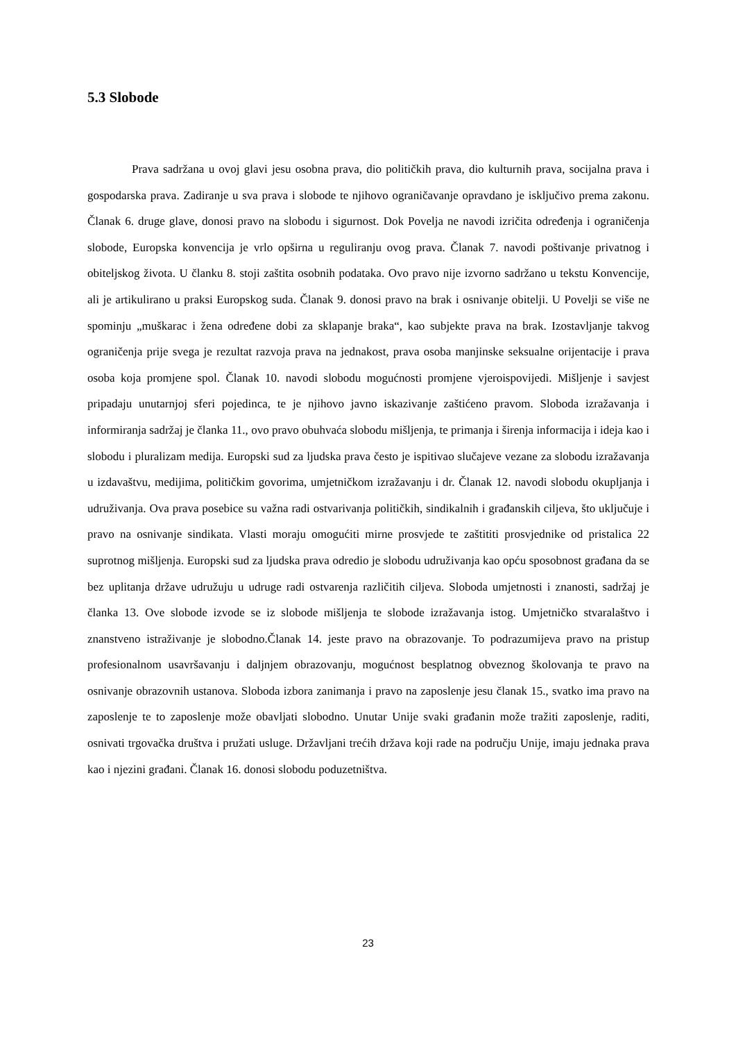5.3 Slobode
Prava sadržana u ovoj glavi jesu osobna prava, dio političkih prava, dio kulturnih prava, socijalna prava i gospodarska prava. Zadiranje u sva prava i slobode te njihovo ograničavanje opravdano je isključivo prema zakonu. Članak 6. druge glave, donosi pravo na slobodu i sigurnost. Dok Povelja ne navodi izričita određenja i ograničenja slobode, Europska konvencija je vrlo opširna u reguliranju ovog prava. Članak 7. navodi poštivanje privatnog i obiteljskog života. U članku 8. stoji zaštita osobnih podataka. Ovo pravo nije izvorno sadržano u tekstu Konvencije, ali je artikulirano u praksi Europskog suda. Članak 9. donosi pravo na brak i osnivanje obitelji. U Povelji se više ne spominju „muškarac i žena određene dobi za sklapanje braka“, kao subjekte prava na brak. Izostavljanje takvog ograničenja prije svega je rezultat razvoja prava na jednakost, prava osoba manjinske seksualne orijentacije i prava osoba koja promjene spol. Članak 10. navodi slobodu mogućnosti promjene vjeroispovijedi. Mišljenje i savjest pripadaju unutarnjoj sferi pojedinca, te je njihovo javno iskazivanje zaštićeno pravom. Sloboda izražavanja i informiranja sadržaj je članka 11., ovo pravo obuhvaća slobodu mišljenja, te primanja i širenja informacija i ideja kao i slobodu i pluralizam medija. Europski sud za ljudska prava često je ispitivao slučajeve vezane za slobodu izražavanja u izdavaštvu, medijima, političkim govorima, umjetničkom izražavanju i dr. Članak 12. navodi slobodu okupljanja i udruživanja. Ova prava posebice su važna radi ostvarivanja političkih, sindikalnih i građanskih ciljeva, što uključuje i pravo na osnivanje sindikata. Vlasti moraju omogućiti mirne prosvjede te zaštititi prosvjednike od pristalica 22 suprotnog mišljenja. Europski sud za ljudska prava odredio je slobodu udruživanja kao opću sposobnost građana da se bez uplitanja države udružuju u udruge radi ostvarenja različitih ciljeva. Sloboda umjetnosti i znanosti, sadržaj je članka 13. Ove slobode izvode se iz slobode mišljenja te slobode izražavanja istog. Umjetničko stvaralaštvo i znanstveno istraživanje je slobodno.Članak 14. jeste pravo na obrazovanje. To podrazumijeva pravo na pristup profesionalnom usavršavanju i daljnjem obrazovanju, mogućnost besplatnog obveznog školovanja te pravo na osnivanje obrazovnih ustanova. Sloboda izbora zanimanja i pravo na zaposlenje jesu članak 15., svatko ima pravo na zaposlenje te to zaposlenje može obavljati slobodno. Unutar Unije svaki građanin može tražiti zaposlenje, raditi, osnivati trgovačka društva i pružati usluge. Državljani trećih država koji rade na području Unije, imaju jednaka prava kao i njezini građani. Članak 16. donosi slobodu poduzetništva.
23